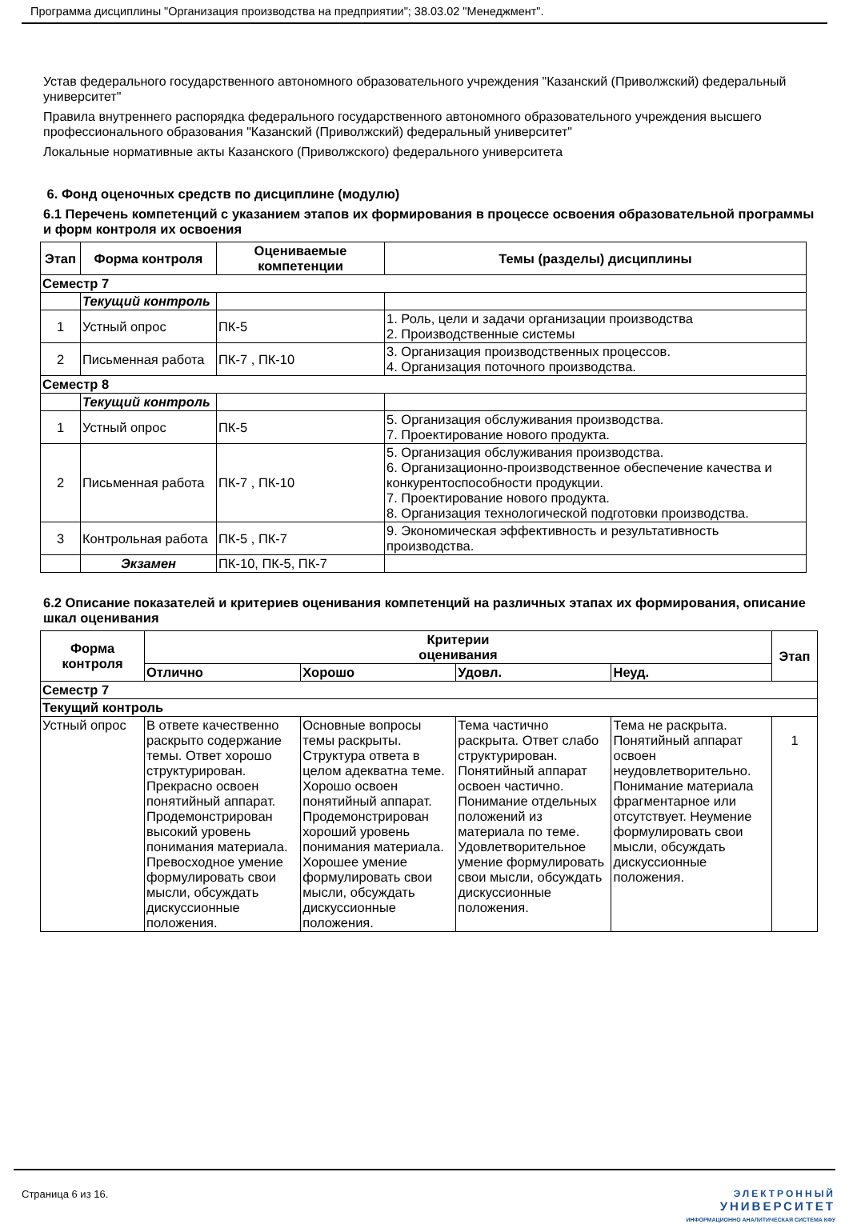Программа дисциплины "Организация производства на предприятии"; 38.03.02 "Менеджмент".
Устав федерального государственного автономного образовательного учреждения "Казанский (Приволжский) федеральный университет"
Правила внутреннего распорядка федерального государственного автономного образовательного учреждения высшего профессионального образования "Казанский (Приволжский) федеральный университет"
Локальные нормативные акты Казанского (Приволжского) федерального университета
6. Фонд оценочных средств по дисциплине (модулю)
6.1 Перечень компетенций с указанием этапов их формирования в процессе освоения образовательной программы и форм контроля их освоения
| Этап | Форма контроля | Оцениваемые компетенции | Темы (разделы) дисциплины |
| --- | --- | --- | --- |
| Семестр 7 | | | |
| | Текущий контроль | | |
| 1 | Устный опрос | ПК-5 | 1. Роль, цели и задачи организации производства 2. Производственные системы |
| 2 | Письменная работа | ПК-7 , ПК-10 | 3. Организация производственных процессов. 4. Организация поточного производства. |
| Семестр 8 | | | |
| | Текущий контроль | | |
| 1 | Устный опрос | ПК-5 | 5. Организация обслуживания производства. 7. Проектирование нового продукта. |
| 2 | Письменная работа | ПК-7 , ПК-10 | 5. Организация обслуживания производства. 6. Организационно-производственное обеспечение качества и конкурентоспособности продукции. 7. Проектирование нового продукта. 8. Организация технологической подготовки производства. |
| 3 | Контрольная работа | ПК-5 , ПК-7 | 9. Экономическая эффективность и результативность производства. |
| | Экзамен | ПК-10, ПК-5, ПК-7 | |
6.2 Описание показателей и критериев оценивания компетенций на различных этапах их формирования, описание шкал оценивания
| Форма контроля | Критерии оценивания | | | | Этап |
| --- | --- | --- | --- | --- | --- |
| | Отлично | Хорошо | Удовл. | Неуд. | |
| Семестр 7 | | | | | |
| Текущий контроль | | | | | |
| Устный опрос | В ответе качественно раскрыто содержание темы. Ответ хорошо структурирован. Прекрасно освоен понятийный аппарат. Продемонстрирован высокий уровень понимания материала. Превосходное умение формулировать свои мысли, обсуждать дискуссионные положения. | Основные вопросы темы раскрыты. Структура ответа в целом адекватна теме. Хорошо освоен понятийный аппарат. Продемонстрирован хороший уровень понимания материала. Хорошее умение формулировать свои мысли, обсуждать дискуссионные положения. | Тема частично раскрыта. Ответ слабо структурирован. Понятийный аппарат освоен частично. Понимание отдельных положений из материала по теме. Удовлетворительное умение формулировать свои мысли, обсуждать дискуссионные положения. | Тема не раскрыта. Понятийный аппарат освоен неудовлетворительно. Понимание материала фрагментарное или отсутствует. Неумение формулировать свои мысли, обсуждать дискуссионные положения. | 1 |
Страница 6 из 16. ЭЛЕКТРОННЫЙ
УНИВЕРСИТЕТ
ИНФОРМАЦИОННО АНАЛИТИЧЕСКАЯ СИСТЕМА КФУ